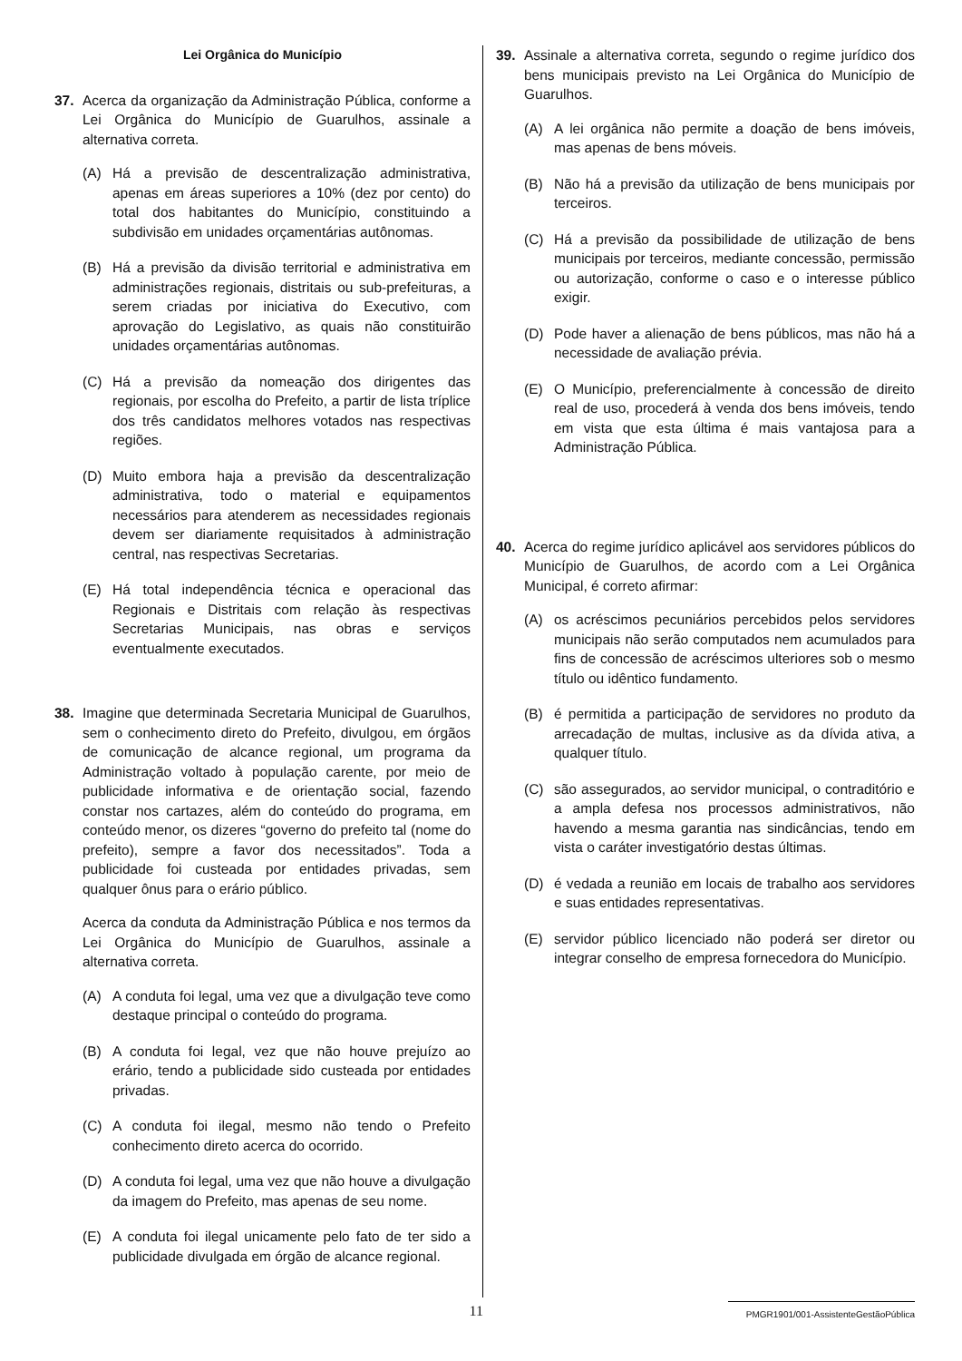Lei Orgânica do Município
37. Acerca da organização da Administração Pública, conforme a Lei Orgânica do Município de Guarulhos, assinale a alternativa correta.
(A) Há a previsão de descentralização administrativa, apenas em áreas superiores a 10% (dez por cento) do total dos habitantes do Município, constituindo a subdivisão em unidades orçamentárias autônomas.
(B) Há a previsão da divisão territorial e administrativa em administrações regionais, distritais ou sub-prefeituras, a serem criadas por iniciativa do Executivo, com aprovação do Legislativo, as quais não constituirão unidades orçamentárias autônomas.
(C) Há a previsão da nomeação dos dirigentes das regionais, por escolha do Prefeito, a partir de lista tríplice dos três candidatos melhores votados nas respectivas regiões.
(D) Muito embora haja a previsão da descentralização administrativa, todo o material e equipamentos necessários para atenderem as necessidades regionais devem ser diariamente requisitados à administração central, nas respectivas Secretarias.
(E) Há total independência técnica e operacional das Regionais e Distritais com relação às respectivas Secretarias Municipais, nas obras e serviços eventualmente executados.
38. Imagine que determinada Secretaria Municipal de Guarulhos, sem o conhecimento direto do Prefeito, divulgou, em órgãos de comunicação de alcance regional, um programa da Administração voltado à população carente, por meio de publicidade informativa e de orientação social, fazendo constar nos cartazes, além do conteúdo do programa, em conteúdo menor, os dizeres “governo do prefeito tal (nome do prefeito), sempre a favor dos necessitados”. Toda a publicidade foi custeada por entidades privadas, sem qualquer ônus para o erário público.
Acerca da conduta da Administração Pública e nos termos da Lei Orgânica do Município de Guarulhos, assinale a alternativa correta.
(A) A conduta foi legal, uma vez que a divulgação teve como destaque principal o conteúdo do programa.
(B) A conduta foi legal, vez que não houve prejuízo ao erário, tendo a publicidade sido custeada por entidades privadas.
(C) A conduta foi ilegal, mesmo não tendo o Prefeito conhecimento direto acerca do ocorrido.
(D) A conduta foi legal, uma vez que não houve a divulgação da imagem do Prefeito, mas apenas de seu nome.
(E) A conduta foi ilegal unicamente pelo fato de ter sido a publicidade divulgada em órgão de alcance regional.
39. Assinale a alternativa correta, segundo o regime jurídico dos bens municipais previsto na Lei Orgânica do Município de Guarulhos.
(A) A lei orgânica não permite a doação de bens imóveis, mas apenas de bens móveis.
(B) Não há a previsão da utilização de bens municipais por terceiros.
(C) Há a previsão da possibilidade de utilização de bens municipais por terceiros, mediante concessão, permissão ou autorização, conforme o caso e o interesse público exigir.
(D) Pode haver a alienação de bens públicos, mas não há a necessidade de avaliação prévia.
(E) O Município, preferencialmente à concessão de direito real de uso, procederá à venda dos bens imóveis, tendo em vista que esta última é mais vantajosa para a Administração Pública.
40. Acerca do regime jurídico aplicável aos servidores públicos do Município de Guarulhos, de acordo com a Lei Orgânica Municipal, é correto afirmar:
(A) os acréscimos pecuniários percebidos pelos servidores municipais não serão computados nem acumulados para fins de concessão de acréscimos ulteriores sob o mesmo título ou idêntico fundamento.
(B) é permitida a participação de servidores no produto da arrecadação de multas, inclusive as da dívida ativa, a qualquer título.
(C) são assegurados, ao servidor municipal, o contraditório e a ampla defesa nos processos administrativos, não havendo a mesma garantia nas sindicâncias, tendo em vista o caráter investigatório destas últimas.
(D) é vedada a reunião em locais de trabalho aos servidores e suas entidades representativas.
(E) servidor público licenciado não poderá ser diretor ou integrar conselho de empresa fornecedora do Município.
11 PMGR1901/001-AssistenteGestãoPública